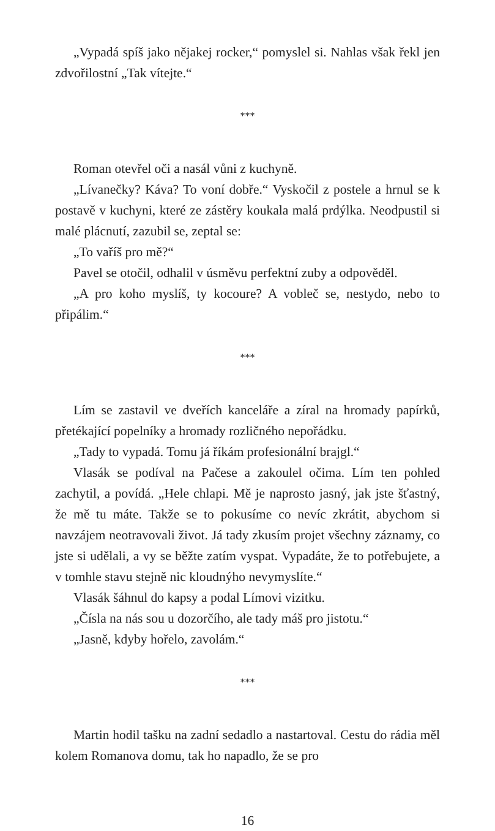„Vypadá spíš jako nějakej rocker,“ pomyslel si. Nahlas však řekl jen zdvořilostní „Tak vítejte.“
***
Roman otevřel oči a nasál vůni z kuchyně.
„Lívanečky? Káva? To voní dobře.“ Vyskočil z postele a hrnul se k postavě v kuchyni, které ze zástěry koukala malá prdýlka. Neodpustil si malé plácnutí, zazubil se, zeptal se:
„To vaříš pro mě?“
Pavel se otočil, odhalil v úsměvu perfektní zuby a odpověděl.
„A pro koho myslíš, ty kocoure? A vobleč se, nestydo, nebo to připálim.“
***
Lím se zastavil ve dveřích kanceláře a zíral na hromady papírků, přetékající popelníky a hromady rozličného nepořádku.
„Tady to vypadá. Tomu já říkám profesionální brajgl.“
Vlasák se podíval na Pačese a zakoulel očima. Lím ten pohled zachytil, a povídá. „Hele chlapi. Mě je naprosto jasný, jak jste šťastný, že mě tu máte. Takže se to pokusíme co nevíc zkrátit, abychom si navzájem neotravovali život. Já tady zkusím projet všechny záznamy, co jste si udělali, a vy se běžte zatím vyspat. Vypadáte, že to potřebujete, a v tomhle stavu stejně nic kloudnýho nevymyslíte.“
Vlasák šáhnul do kapsy a podal Límovi vizitku.
„Čísla na nás sou u dozorčího, ale tady máš pro jistotu.“
„Jasně, kdyby hořelo, zavolám.“
***
Martin hodil tašku na zadní sedadlo a nastartoval. Cestu do rádia měl kolem Romanova domu, tak ho napadlo, že se pro
16